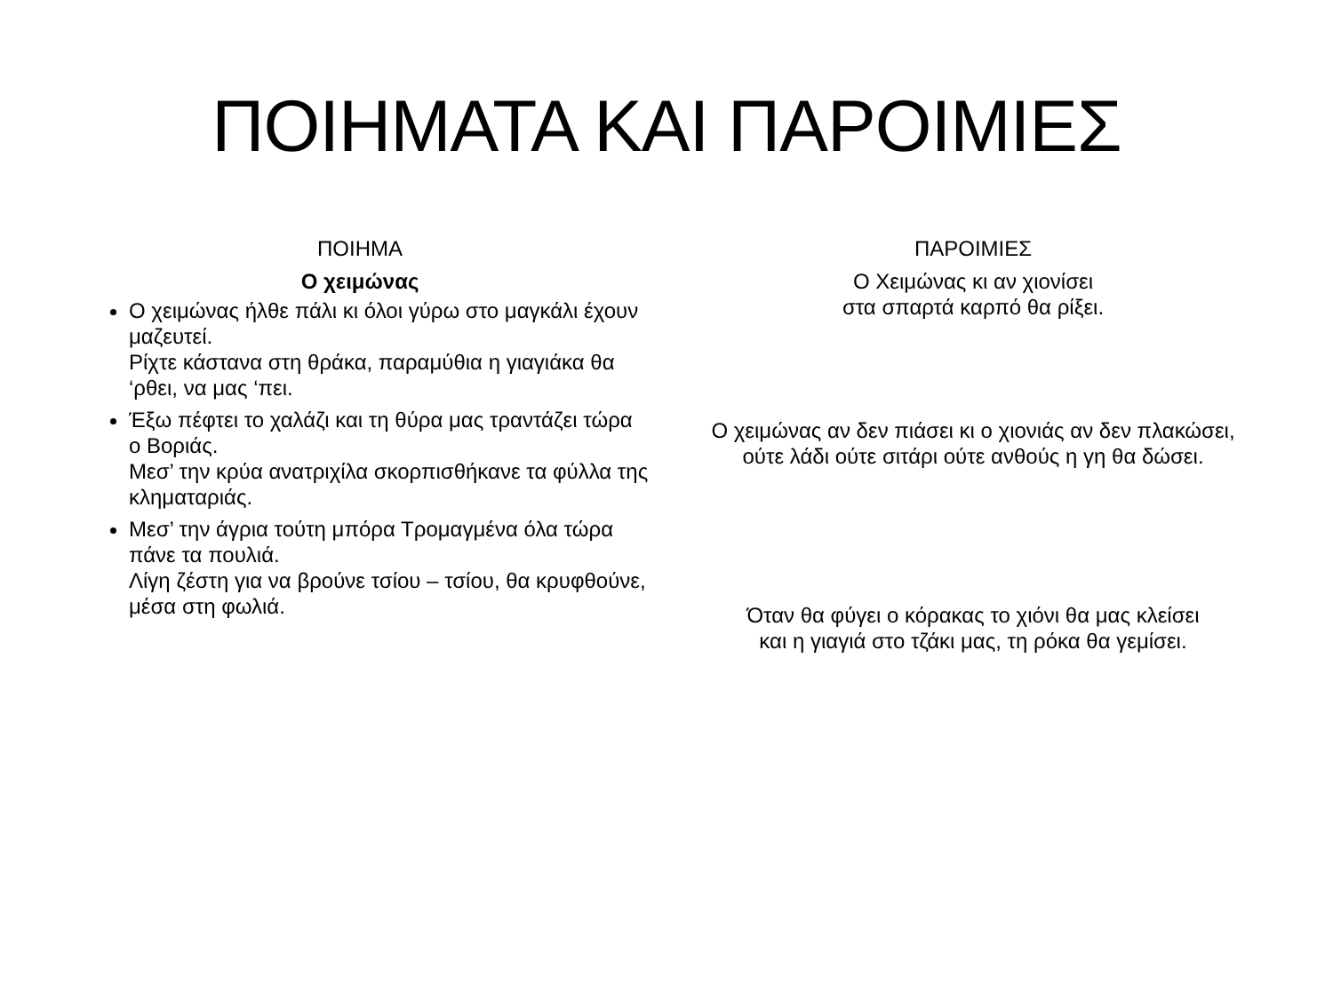ΠΟΙΗΜΑΤΑ ΚΑΙ ΠΑΡΟΙΜΙΕΣ
ΠΟΙΗΜΑ
Ο χειμώνας
Ο χειμώνας ήλθε πάλι κι όλοι γύρω στο μαγκάλι έχουν μαζευτεί.
Ρίχτε κάστανα στη θράκα, παραμύθια η γιαγιάκα θα ‘ρθει, να μας ‘πει.
Έξω πέφτει το χαλάζι και τη θύρα μας τραντάζει τώρα ο Βοριάς.
Μεσ’ την κρύα ανατριχίλα σκορπισθήκανε τα φύλλα της κληματαριάς.
Μεσ’ την άγρια τούτη μπόρα Τρομαγμένα όλα τώρα πάνε τα πουλιά.
Λίγη ζέστη για να βρούνε τσίου – τσίου, θα κρυφθούνε, μέσα στη φωλιά.
ΠΑΡΟΙΜΙΕΣ
Ο Χειμώνας κι αν χιονίσει
στα σπαρτά καρπό θα ρίξει.
Ο χειμώνας αν δεν πιάσει κι ο χιονιάς αν δεν πλακώσει,
ούτε λάδι ούτε σιτάρι ούτε ανθούς η γη θα δώσει.
Όταν θα φύγει ο κόρακας το χιόνι θα μας κλείσει
και η γιαγιά στο τζάκι μας, τη ρόκα θα γεμίσει.